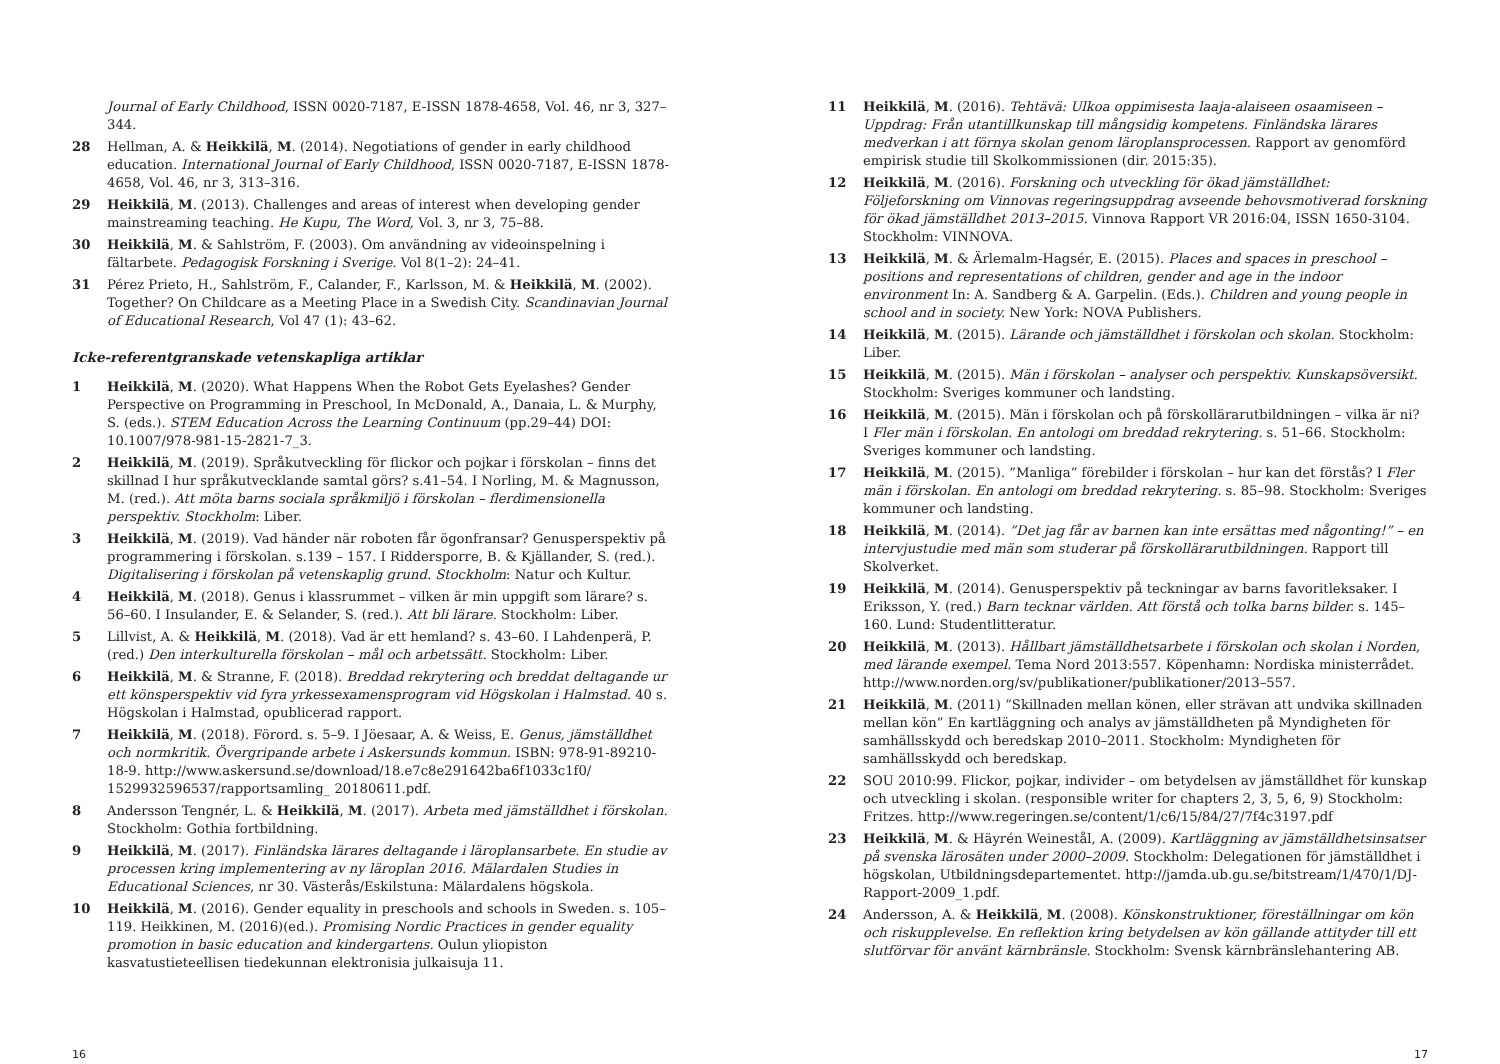Journal of Early Childhood, ISSN 0020-7187, E-ISSN 1878-4658, Vol. 46, nr 3, 327–344.
28 Hellman, A. & Heikkilä, M. (2014). Negotiations of gender in early childhood education. International Journal of Early Childhood, ISSN 0020-7187, E-ISSN 1878-4658, Vol. 46, nr 3, 313–316.
29 Heikkilä, M. (2013). Challenges and areas of interest when developing gender mainstreaming teaching. He Kupu, The Word, Vol. 3, nr 3, 75–88.
30 Heikkilä, M. & Sahlström, F. (2003). Om användning av videoinspelning i fältarbete. Pedagogisk Forskning i Sverige. Vol 8(1–2): 24–41.
31 Pérez Prieto, H., Sahlström, F., Calander, F., Karlsson, M. & Heikkilä, M. (2002). Together? On Childcare as a Meeting Place in a Swedish City. Scandinavian Journal of Educational Research, Vol 47 (1): 43–62.
Icke-referentgranskade vetenskapliga artiklar
1 Heikkilä, M. (2020). What Happens When the Robot Gets Eyelashes? Gender Perspective on Programming in Preschool, In McDonald, A., Danaia, L. & Murphy, S. (eds.). STEM Education Across the Learning Continuum (pp.29–44) DOI: 10.1007/978-981-15-2821-7_3.
2 Heikkilä, M. (2019). Språkutveckling för flickor och pojkar i förskolan – finns det skillnad I hur språkutvecklande samtal görs? s.41–54. I Norling, M. & Magnusson, M. (red.). Att möta barns sociala språkmiljö i förskolan – flerdimensionella perspektiv. Stockholm: Liber.
3 Heikkilä, M. (2019). Vad händer när roboten får ögonfransar? Genusperspektiv på programmering i förskolan. s.139 – 157. I Riddersporre, B. & Kjällander, S. (red.). Digitalisering i förskolan på vetenskaplig grund. Stockholm: Natur och Kultur.
4 Heikkilä, M. (2018). Genus i klassrummet – vilken är min uppgift som lärare? s. 56–60. I Insulander, E. & Selander, S. (red.). Att bli lärare. Stockholm: Liber.
5 Lillvist, A. & Heikkilä, M. (2018). Vad är ett hemland? s. 43–60. I Lahdenperä, P. (red.) Den interkulturella förskolan – mål och arbetssätt. Stockholm: Liber.
6 Heikkilä, M. & Stranne, F. (2018). Breddad rekrytering och breddat deltagande ur ett könsperspektiv vid fyra yrkessexamensprogram vid Högskolan i Halmstad. 40 s. Högskolan i Halmstad, opublicerad rapport.
7 Heikkilä, M. (2018). Förord. s. 5–9. I Jöesaar, A. & Weiss, E. Genus, jämställdhet och normkritik. Övergripande arbete i Askersunds kommun. ISBN: 978-91-89210-18-9. http://www.askersund.se/download/18.e7c8e291642ba6f1033c1f0/ 1529932596537/rapportsamling_ 20180611.pdf.
8 Andersson Tengnér, L. & Heikkilä, M. (2017). Arbeta med jämställdhet i förskolan. Stockholm: Gothia fortbildning.
9 Heikkilä, M. (2017). Finländska lärares deltagande i läroplansarbete. En studie av processen kring implementering av ny läroplan 2016. Mälardalen Studies in Educational Sciences, nr 30. Västerås/Eskilstuna: Mälardalens högskola.
10 Heikkilä, M. (2016). Gender equality in preschools and schools in Sweden. s. 105–119. Heikkinen, M. (2016)(ed.). Promising Nordic Practices in gender equality promotion in basic education and kindergartens. Oulun yliopiston kasvatustieteellisen tiedekunnan elektronisia julkaisuja 11.
16
11 Heikkilä, M. (2016). Tehtävä: Ulkoa oppimisesta laaja-alaiseen osaamiseen – Uppdrag: Från utantillkunskap till mångsidig kompetens. Finländska lärares medverkan i att förnya skolan genom läroplansprocessen. Rapport av genomförd empirisk studie till Skolkommissionen (dir. 2015:35).
12 Heikkilä, M. (2016). Forskning och utveckling för ökad jämställdhet: Följeforskning om Vinnovas regeringsuppdrag avseende behovsmotiverad forskning för ökad jämställdhet 2013–2015. Vinnova Rapport VR 2016:04, ISSN 1650-3104. Stockholm: VINNOVA.
13 Heikkilä, M. & Ärlemalm-Hagsér, E. (2015). Places and spaces in preschool – positions and representations of children, gender and age in the indoor environment In: A. Sandberg & A. Garpelin. (Eds.). Children and young people in school and in society. New York: NOVA Publishers.
14 Heikkilä, M. (2015). Lärande och jämställdhet i förskolan och skolan. Stockholm: Liber.
15 Heikkilä, M. (2015). Män i förskolan – analyser och perspektiv. Kunskapsöversikt. Stockholm: Sveriges kommuner och landsting.
16 Heikkilä, M. (2015). Män i förskolan och på förskollärarutbildningen – vilka är ni? I Fler män i förskolan. En antologi om breddad rekrytering. s. 51–66. Stockholm: Sveriges kommuner och landsting.
17 Heikkilä, M. (2015). ”Manliga” förebilder i förskolan – hur kan det förstås? I Fler män i förskolan. En antologi om breddad rekrytering. s. 85–98. Stockholm: Sveriges kommuner och landsting.
18 Heikkilä, M. (2014). ”Det jag får av barnen kan inte ersättas med någonting!” – en intervjustudie med män som studerar på förskollärarutbildningen. Rapport till Skolverket.
19 Heikkilä, M. (2014). Genusperspektiv på teckningar av barns favoritleksaker. I Eriksson, Y. (red.) Barn tecknar världen. Att förstå och tolka barns bilder. s. 145–160. Lund: Studentlitteratur.
20 Heikkilä, M. (2013). Hållbart jämställdhetsarbete i förskolan och skolan i Norden, med lärande exempel. Tema Nord 2013:557. Köpenhamn: Nordiska ministerrådet. http://www.norden.org/sv/publikationer/publikationer/2013–557.
21 Heikkilä, M. (2011) ”Skillnaden mellan könen, eller strävan att undvika skillnaden mellan kön” En kartläggning och analys av jämställdheten på Myndigheten för samhällsskydd och beredskap 2010–2011. Stockholm: Myndigheten för samhällsskydd och beredskap.
22 SOU 2010:99. Flickor, pojkar, individer – om betydelsen av jämställdhet för kunskap och utveckling i skolan. (responsible writer for chapters 2, 3, 5, 6, 9) Stockholm: Fritzes. http://www.regeringen.se/content/1/c6/15/84/27/7f4c3197.pdf
23 Heikkilä, M. & Häyrén Weinestål, A. (2009). Kartläggning av jämställdhetsinsatser på svenska lärosäten under 2000–2009. Stockholm: Delegationen för jämställdhet i högskolan, Utbildningsdepartementet. http://jamda.ub.gu.se/bitstream/1/470/1/DJ-Rapport-2009_1.pdf.
24 Andersson, A. & Heikkilä, M. (2008). Könskonstruktioner, föreställningar om kön och riskupplevelse. En reflektion kring betydelsen av kön gällande attityder till ett slutförvar för använt kärnbränsle. Stockholm: Svensk kärnbränslehantering AB.
17